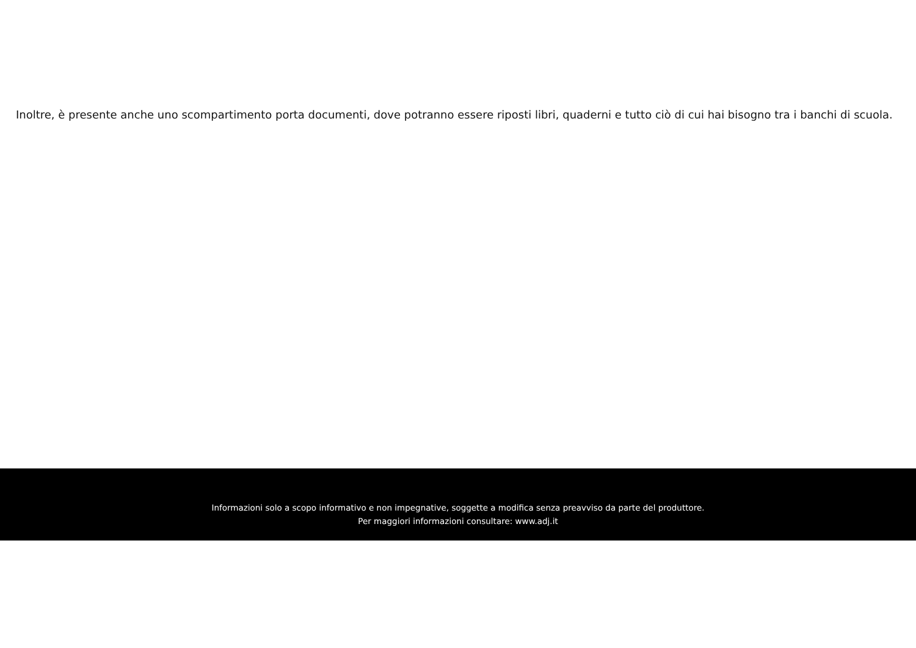Inoltre, è presente anche uno scompartimento porta documenti, dove potranno essere riposti libri, quaderni e tutto ciò di cui hai bisogno tra i banchi di scuola.
Informazioni solo a scopo informativo e non impegnative, soggette a modifica senza preavviso da parte del produttore.
Per maggiori informazioni consultare: www.adj.it